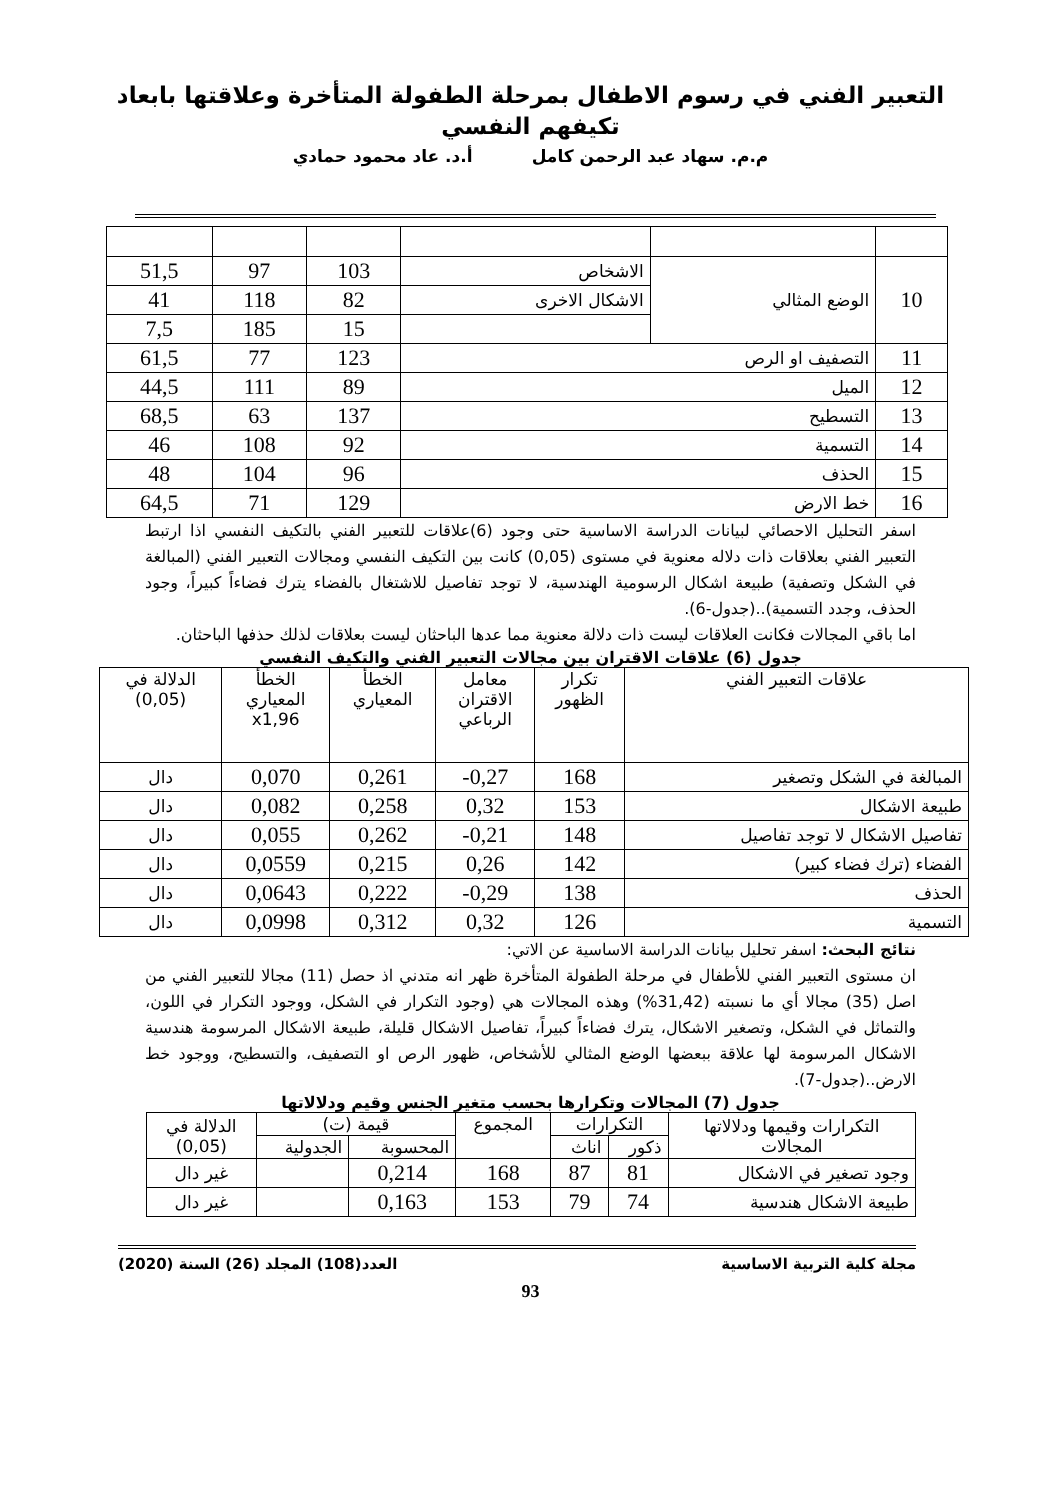التعبير الفني في رسوم الاطفال بمرحلة الطفولة المتأخرة وعلاقتها بابعاد
تكيفهم النفسي
م.م. سهاد عبد الرحمن كامل أ.د. عاد محمود حمادي
| 10 | الوضع المثالي | الاشخاص | 103 | 97 | 51,5 |
| | | الاشكال الاخرى | 82 | 118 | 41 |
| | | | 15 | 185 | 7,5 |
| 11 | التصفيف او الرص | | 123 | 77 | 61,5 |
| 12 | الميل | | 89 | 111 | 44,5 |
| 13 | التسطيح | | 137 | 63 | 68,5 |
| 14 | التسمية | | 92 | 108 | 46 |
| 15 | الحذف | | 96 | 104 | 48 |
| 16 | خط الارض | | 129 | 71 | 64,5 |
اسفر التحليل الاحصائي لبيانات الدراسة الاساسية حتى وجود (6)علاقات للتعبير الفني بالتكيف النفسي اذا ارتبط التعبير الفني بعلاقات ذات دلاله معنوية في مستوى (0,05) كانت بين التكيف النفسي ومجالات التعبير الفني (المبالغة في الشكل وتصفية) طبيعة اشكال الرسومية الهندسية، لا توجد تفاصيل للاشتغال بالفضاء يترك فضاءاً كبيراً، وجود الحذف، وجدد التسمية)..(جدول-6).
اما باقي المجالات فكانت العلاقات ليست ذات دلالة معنوية مما عدها الباحثان ليست بعلاقات لذلك حذفها الباحثان.
جدول (6) علاقات الاقتران بين مجالات التعبير الفني والتكيف النفسي
| علاقات التعبير الفني | تكرار الظهور | معامل الاقتران الرباعي | الخطأ المعياري | الخطأ المعياري x1,96 | الدلالة في (0,05) |
| --- | --- | --- | --- | --- | --- |
| المبالغة في الشكل وتصغير | 168 | 0,27- | 0,261 | 0,070 | دال |
| طبيعة الاشكال | 153 | 0,32 | 0,258 | 0,082 | دال |
| تفاصيل الاشكال لا توجد تفاصيل | 148 | 0,21- | 0,262 | 0,055 | دال |
| الفضاء (ترك فضاء كبير) | 142 | 0,26 | 0,215 | 0,0559 | دال |
| الحذف | 138 | 0,29- | 0,222 | 0,0643 | دال |
| التسمية | 126 | 0,32 | 0,312 | 0,0998 | دال |
نتائج البحث: اسفر تحليل بيانات الدراسة الاساسية عن الاتي:
ان مستوى التعبير الفني للأطفال في مرحلة الطفولة المتأخرة ظهر انه متدني اذ حصل (11) مجالا للتعبير الفني من اصل (35) مجالا أي ما نسبته (31,42%) وهذه المجالات هي (وجود التكرار في الشكل، ووجود التكرار في اللون، والتماثل في الشكل، وتصغير الاشكال، يترك فضاءاً كبيراً، تفاصيل الاشكال قليلة، طبيعة الاشكال المرسومة هندسية الاشكال المرسومة لها علاقة ببعضها الوضع المثالي للأشخاص، ظهور الرص او التصفيف، والتسطيح، ووجود خط الارض..(جدول-7).
جدول (7) المجالات وتكرارها بحسب متغير الجنس وقيم ودلالاتها
| التكرارات وقيمها ودلالاتها المجالات | التكرارات | | المجموع | قيمة (ت) | | الدلالة في (0,05) |
| | ذكور | اناث | | المحسوبة | الجدولية | |
| وجود تصغير في الاشكال | 81 | 87 | 168 | 0,214 | | غير دال |
| طبيعة الاشكال هندسية | 74 | 79 | 153 | 0,163 | | غير دال |
مجلة كلية التربية الاساسية العدد(108) المجلد (26) السنة (2020)
93